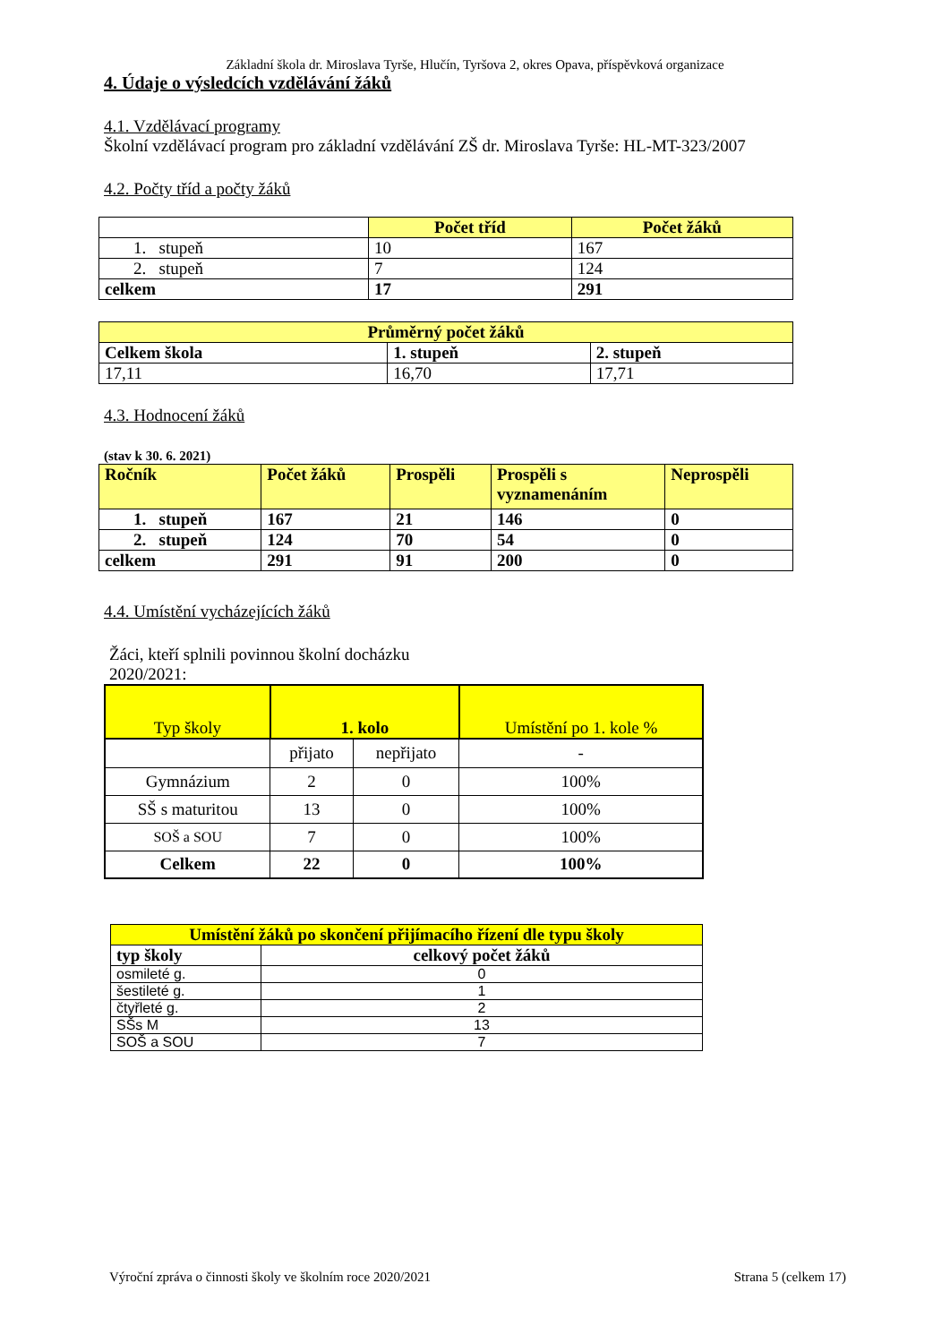Základní škola dr. Miroslava Tyrše, Hlučín, Tyršova 2, okres Opava, příspěvková organizace
4. Údaje o výsledcích vzdělávání žáků
4.1. Vzdělávací programy
Školní vzdělávací program pro základní vzdělávání ZŠ dr. Miroslava Tyrše: HL-MT-323/2007
4.2. Počty tříd a počty žáků
| | Počet tříd | Počet žáků |
| --- | --- | --- |
| 1. stupeň | 10 | 167 |
| 2. stupeň | 7 | 124 |
| celkem | 17 | 291 |
| Průměrný počet žáků | | |
| --- | --- | --- |
| Celkem škola | 1. stupeň | 2. stupeň |
| 17,11 | 16,70 | 17,71 |
4.3. Hodnocení žáků
(stav k 30. 6. 2021)
| Ročník | Počet žáků | Prospěli | Prospěli s vyznamenáním | Neprospěli |
| --- | --- | --- | --- | --- |
| 1. stupeň | 167 | 21 | 146 | 0 |
| 2. stupeň | 124 | 70 | 54 | 0 |
| celkem | 291 | 91 | 200 | 0 |
4.4. Umístění vycházejících žáků
Žáci, kteří splnili povinnou školní docházku
2020/2021:
| Typ školy | 1. kolo | | Umístění po 1. kole % |
| | přijato | nepřijato | - |
| Gymnázium | 2 | 0 | 100% |
| SŠ s maturitou | 13 | 0 | 100% |
| SOŠ a SOU | 7 | 0 | 100% |
| Celkem | 22 | 0 | 100% |
| Umístění žáků po skončení přijímacího řízení dle typu školy | |
| --- | --- |
| typ školy | celkový počet žáků |
| osmileté g. | 0 |
| šestileté g. | 1 |
| čtyřleté g. | 2 |
| SŠs M | 13 |
| SOŠ a SOU | 7 |
Výroční zpráva o činnosti školy ve školním roce 2020/2021 Strana 5 (celkem 17)